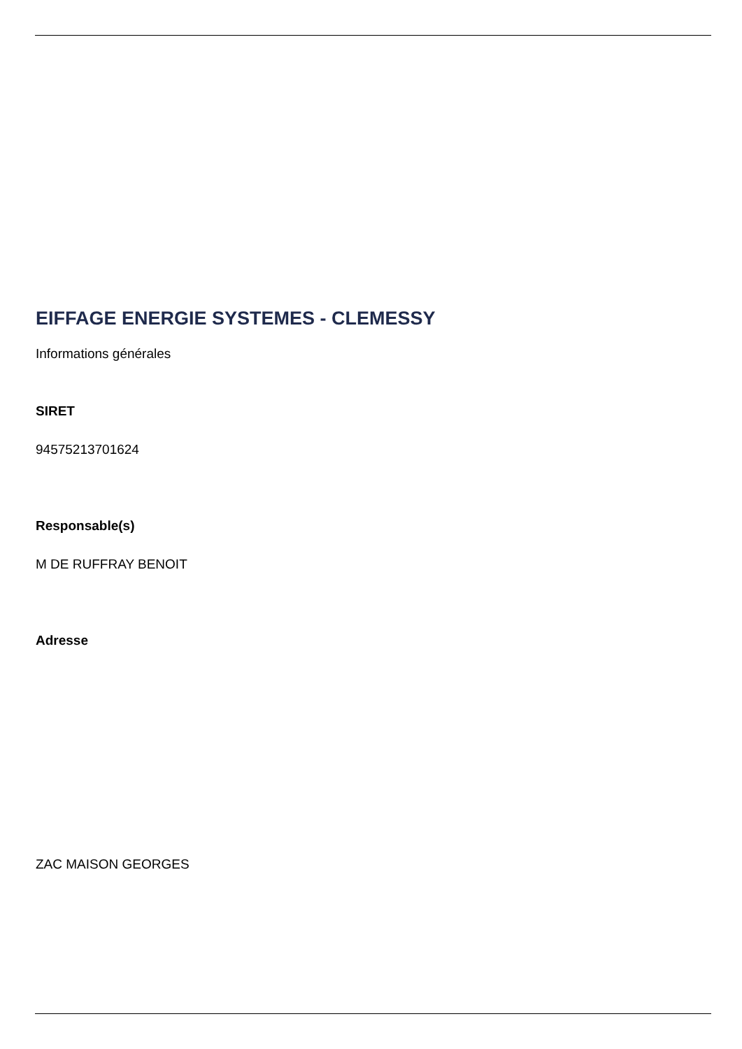EIFFAGE ENERGIE SYSTEMES - CLEMESSY
Informations générales
SIRET
94575213701624
Responsable(s)
M DE RUFFRAY BENOIT
Adresse
ZAC MAISON GEORGES